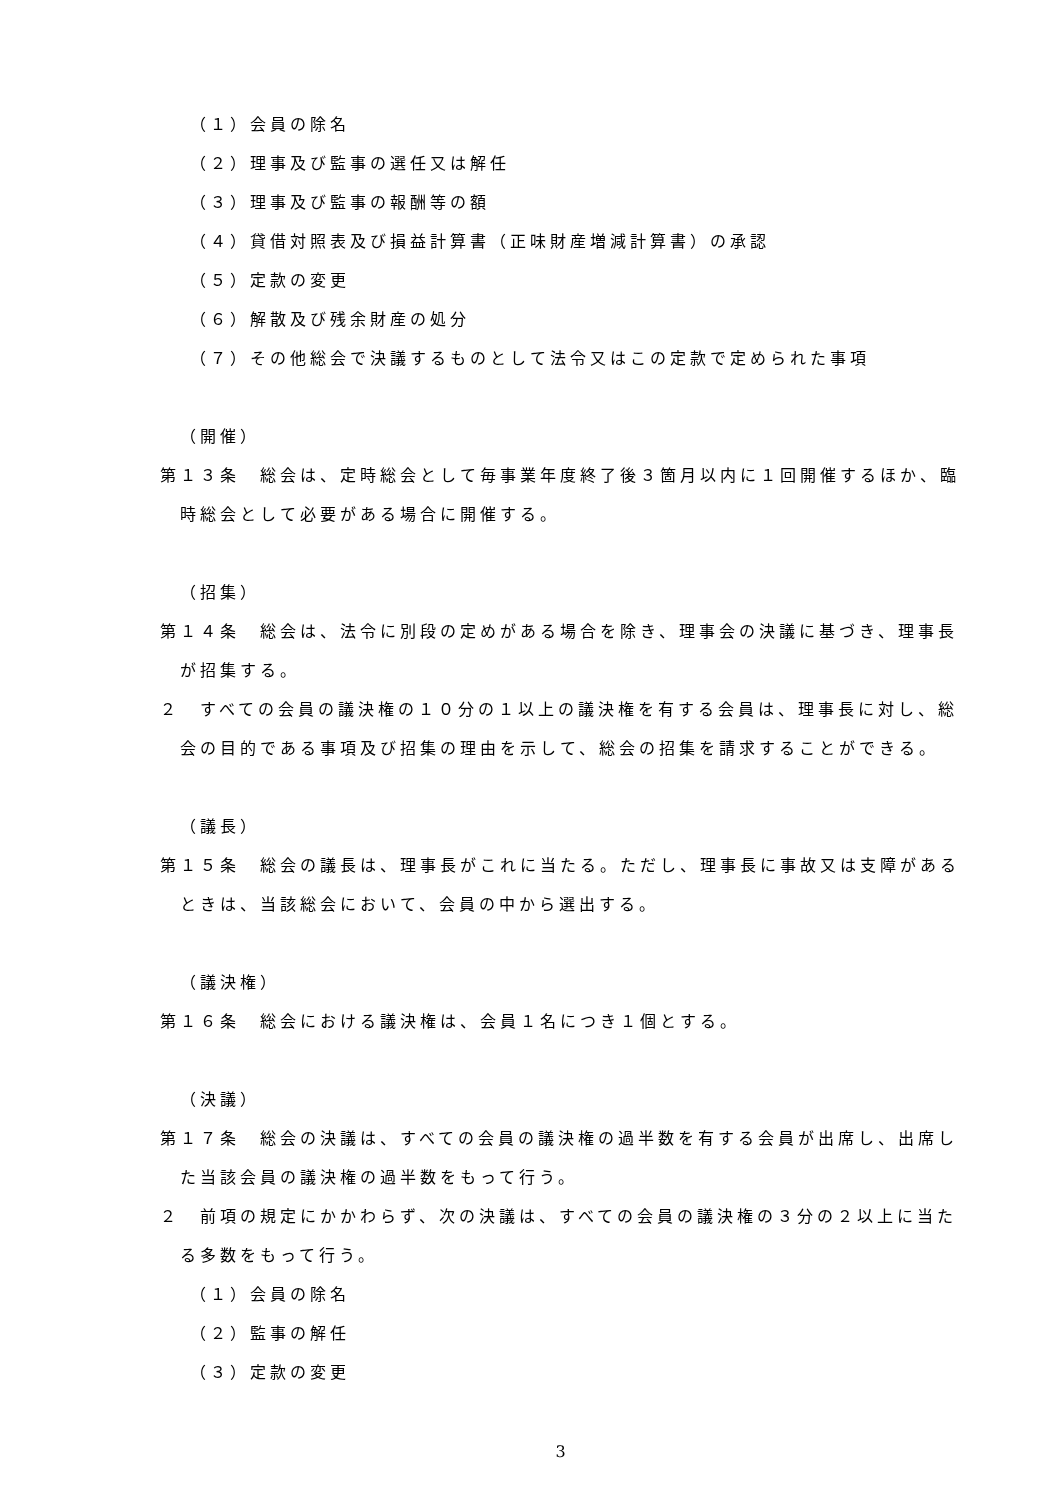（１）会員の除名
（２）理事及び監事の選任又は解任
（３）理事及び監事の報酬等の額
（４）貸借対照表及び損益計算書（正味財産増減計算書）の承認
（５）定款の変更
（６）解散及び残余財産の処分
（７）その他総会で決議するものとして法令又はこの定款で定められた事項
（開催）
第１３条　総会は、定時総会として毎事業年度終了後３箇月以内に１回開催するほか、臨時総会として必要がある場合に開催する。
（招集）
第１４条　総会は、法令に別段の定めがある場合を除き、理事会の決議に基づき、理事長が招集する。
２　すべての会員の議決権の１０分の１以上の議決権を有する会員は、理事長に対し、総会の目的である事項及び招集の理由を示して、総会の招集を請求することができる。
（議長）
第１５条　総会の議長は、理事長がこれに当たる。ただし、理事長に事故又は支障があるときは、当該総会において、会員の中から選出する。
（議決権）
第１６条　総会における議決権は、会員１名につき１個とする。
（決議）
第１７条　総会の決議は、すべての会員の議決権の過半数を有する会員が出席し、出席した当該会員の議決権の過半数をもって行う。
２　前項の規定にかかわらず、次の決議は、すべての会員の議決権の３分の２以上に当たる多数をもって行う。
（１）会員の除名
（２）監事の解任
（３）定款の変更
3